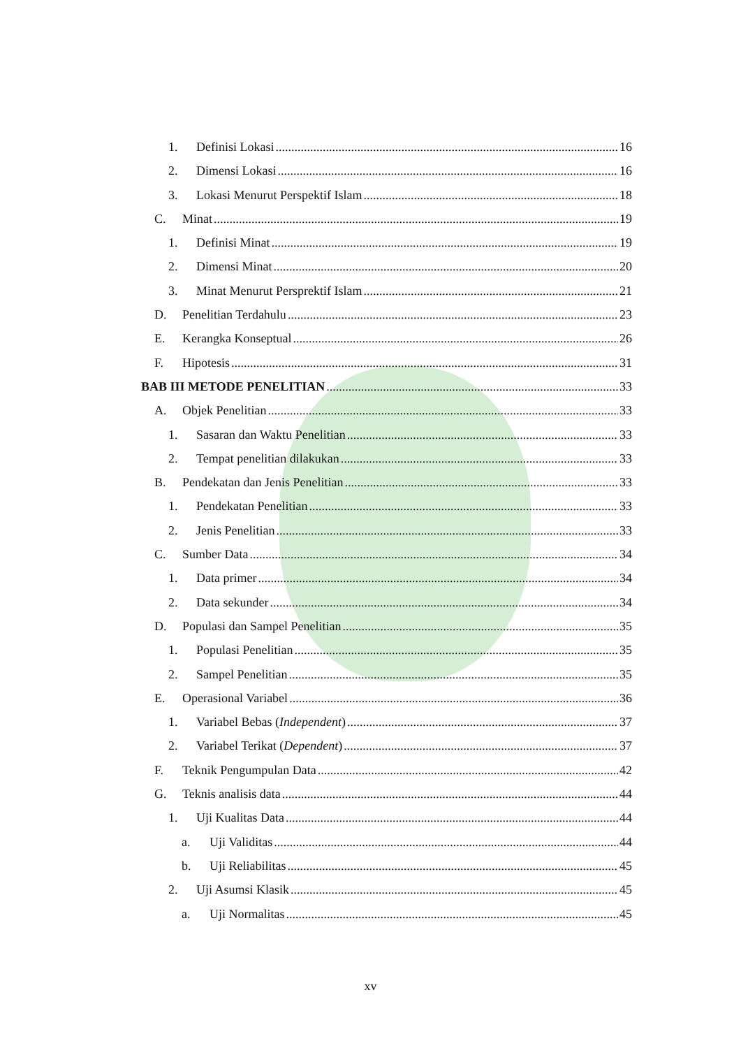1. Definisi Lokasi 16
2. Dimensi Lokasi 16
3. Lokasi Menurut Perspektif Islam 18
C. Minat 19
1. Definisi Minat 19
2. Dimensi Minat 20
3. Minat Menurut Persprektif Islam 21
D. Penelitian Terdahulu 23
E. Kerangka Konseptual 26
F. Hipotesis 31
BAB III METODE PENELITIAN 33
A. Objek Penelitian 33
1. Sasaran dan Waktu Penelitian 33
2. Tempat penelitian dilakukan 33
B. Pendekatan dan Jenis Penelitian 33
1. Pendekatan Penelitian 33
2. Jenis Penelitian 33
C. Sumber Data 34
1. Data primer 34
2. Data sekunder 34
D. Populasi dan Sampel Penelitian 35
1. Populasi Penelitian 35
2. Sampel Penelitian 35
E. Operasional Variabel 36
1. Variabel Bebas (Independent) 37
2. Variabel Terikat (Dependent) 37
F. Teknik Pengumpulan Data 42
G. Teknis analisis data 44
1. Uji Kualitas Data 44
a. Uji Validitas 44
b. Uji Reliabilitas 45
2. Uji Asumsi Klasik 45
a. Uji Normalitas 45
xv